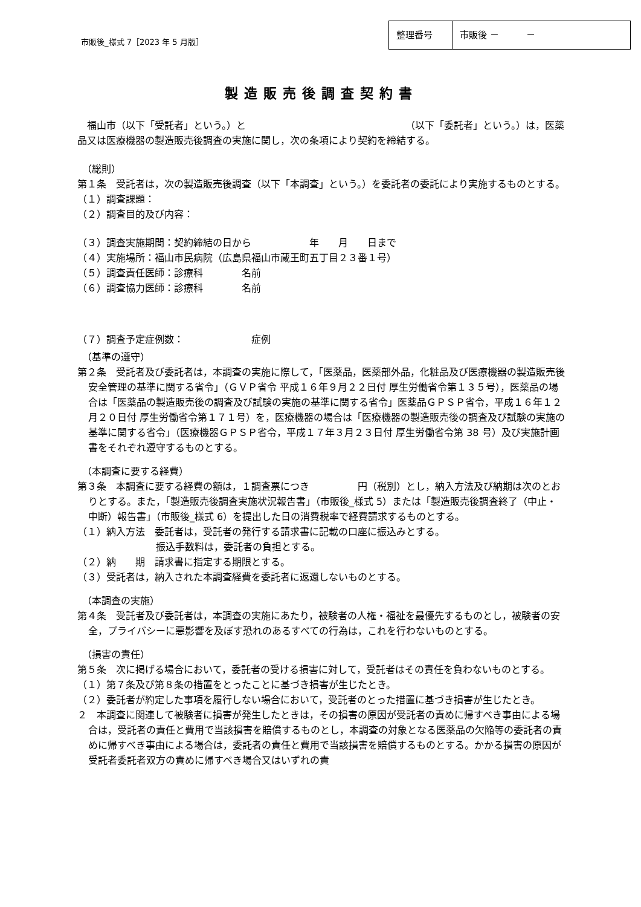市販後_様式 7［2023 年 5 月版］
| 整理番号 | 市販後 － － |
製造販売後調査契約書
　福山市（以下「受託者」という。）と　　　　　　　　　　　　　　　　　（以下「委託者」という。）は，医薬品又は医療機器の製造販売後調査の実施に関し，次の条項により契約を締結する。
（総則）
第１条　受託者は，次の製造販売後調査（以下「本調査」という。）を委託者の委託により実施するものとする。
（１）調査課題：
（２）調査目的及び内容：
（３）調査実施期間：契約締結の日から　　　　　　年　　月　　日まで
（４）実施場所：福山市民病院（広島県福山市蔵王町五丁目２３番１号）
（５）調査責任医師：診療科　　　　名前
（６）調査協力医師：診療科　　　　名前
（７）調査予定症例数：　　　　　　　症例
（基準の遵守）
第２条　受託者及び委託者は，本調査の実施に際して，「医薬品，医薬部外品，化粧品及び医療機器の製造販売後安全管理の基準に関する省令」（ＧＶＰ省令 平成１６年９月２２日付 厚生労働省令第１３５号），医薬品の場合は「医薬品の製造販売後の調査及び試験の実施の基準に関する省令」医薬品ＧＰＳＰ省令，平成１６年１２月２０日付 厚生労働省令第１７１号）を，医療機器の場合は「医療機器の製造販売後の調査及び試験の実施の基準に関する省令」（医療機器ＧＰＳＰ省令，平成１７年３月２３日付 厚生労働省令第 38 号）及び実施計画書をそれぞれ遵守するものとする。
（本調査に要する経費）
第３条　本調査に要する経費の額は，１調査票につき　　　　　円（税別）とし，納入方法及び納期は次のとおりとする。また，「製造販売後調査実施状況報告書」（市販後_様式 5）または「製造販売後調査終了（中止・中断）報告書」（市販後_様式 6）を提出した日の消費税率で経費請求するものとする。
（１）納入方法　委託者は，受託者の発行する請求書に記載の口座に振込みとする。
振込手数料は，委託者の負担とする。
（２）納　　期　請求書に指定する期限とする。
（３）受託者は，納入された本調査経費を委託者に返還しないものとする。
（本調査の実施）
第４条　受託者及び委託者は，本調査の実施にあたり，被験者の人権・福祉を最優先するものとし，被験者の安全，プライバシーに悪影響を及ぼす恐れのあるすべての行為は，これを行わないものとする。
（損害の責任）
第５条　次に掲げる場合において，委託者の受ける損害に対して，受託者はその責任を負わないものとする。
（１）第７条及び第８条の措置をとったことに基づき損害が生じたとき。
（２）委託者が約定した事項を履行しない場合において，受託者のとった措置に基づき損害が生じたとき。
２　本調査に関連して被験者に損害が発生したときは，その損害の原因が受託者の責めに帰すべき事由による場合は，受託者の責任と費用で当該損害を賠償するものとし，本調査の対象となる医薬品の欠陥等の委託者の責めに帰すべき事由による場合は，委託者の責任と費用で当該損害を賠償するものとする。かかる損害の原因が受託者委託者双方の責めに帰すべき場合又はいずれの責